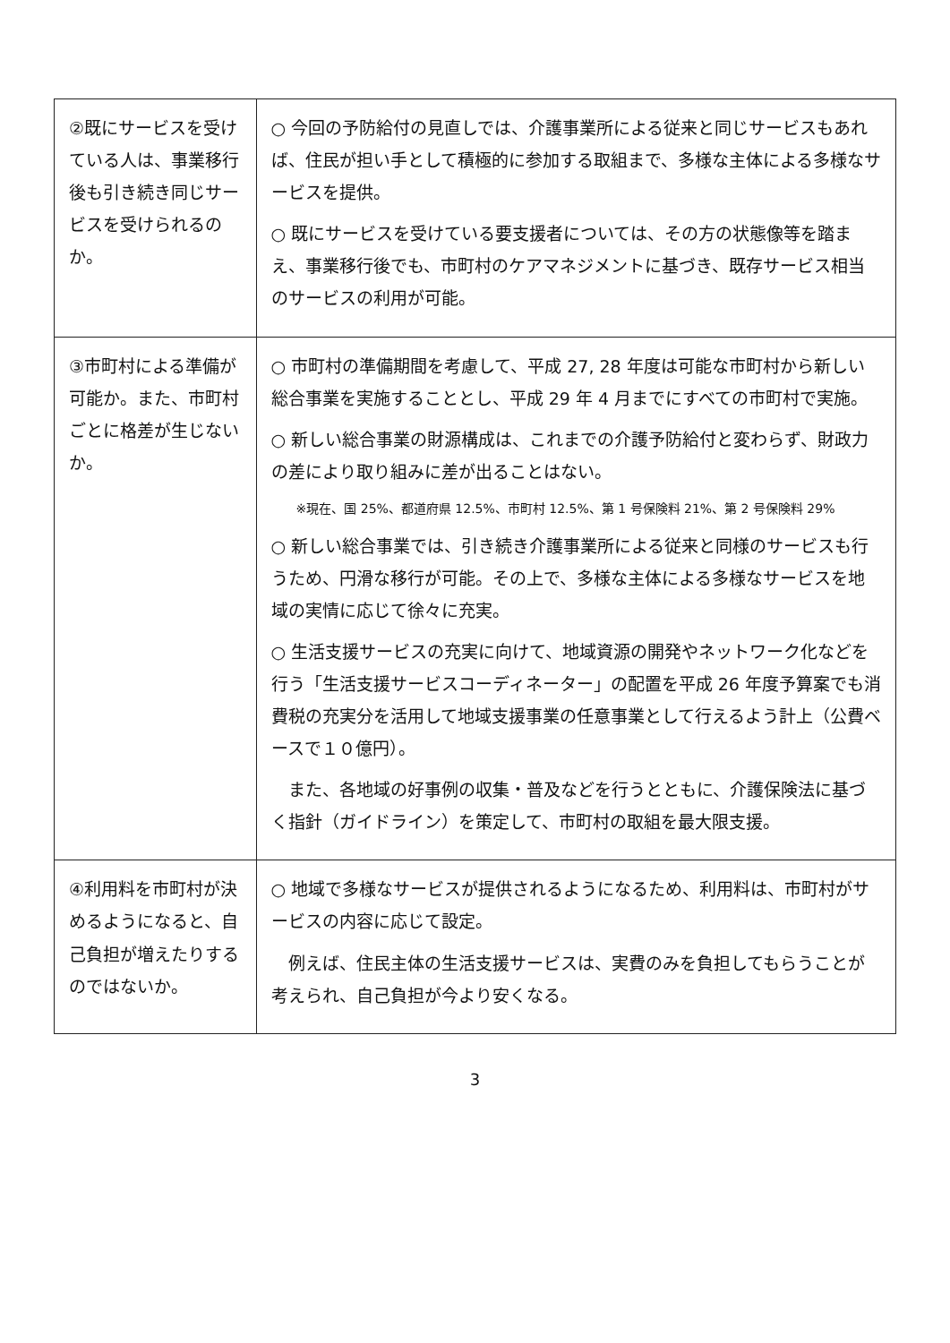| ②既にサービスを受けている人は、事業移行後も引き続き同じサービスを受けられるのか。 | ○ 今回の予防給付の見直しでは、介護事業所による従来と同じサービスもあれば、住民が担い手として積極的に参加する取組まで、多様な主体による多様なサービスを提供。 ○ 既にサービスを受けている要支援者については、その方の状態像等を踏まえ、事業移行後でも、市町村のケアマネジメントに基づき、既存サービス相当のサービスの利用が可能。 |
| ③市町村による準備が可能か。また、市町村ごとに格差が生じないか。 | ○ 市町村の準備期間を考慮して、平成 27, 28 年度は可能な市町村から新しい総合事業を実施することとし、平成 29 年 4 月までにすべての市町村で実施。 ○ 新しい総合事業の財源構成は、これまでの介護予防給付と変わらず、財政力の差により取り組みに差が出ることはない。 ※現在、国 25%、都道府県 12.5%、市町村 12.5%、第 1 号保険料 21%、第 2 号保険料 29% ○ 新しい総合事業では、引き続き介護事業所による従来と同様のサービスも行うため、円滑な移行が可能。その上で、多様な主体による多様なサービスを地域の実情に応じて徐々に充実。 ○ 生活支援サービスの充実に向けて、地域資源の開発やネットワーク化などを行う「生活支援サービスコーディネーター」の配置を平成 26 年度予算案でも消費税の充実分を活用して地域支援事業の任意事業として行えるよう計上（公費ベースで１０億円）。 また、各地域の好事例の収集・普及などを行うとともに、介護保険法に基づく指針（ガイドライン）を策定して、市町村の取組を最大限支援。 |
| ④利用料を市町村が決めるようになると、自己負担が増えたりするのではないか。 | ○ 地域で多様なサービスが提供されるようになるため、利用料は、市町村がサービスの内容に応じて設定。 例えば、住民主体の生活支援サービスは、実費のみを負担してもらうことが考えられ、自己負担が今より安くなる。 |
3